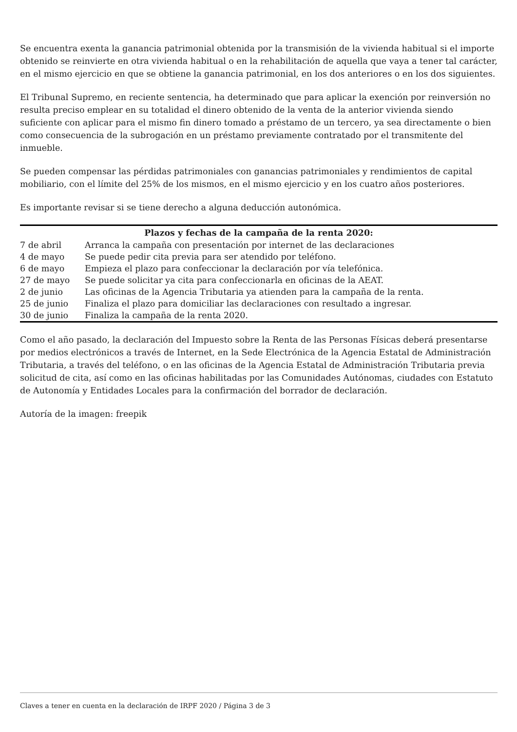Se encuentra exenta la ganancia patrimonial obtenida por la transmisión de la vivienda habitual si el importe obtenido se reinvierte en otra vivienda habitual o en la rehabilitación de aquella que vaya a tener tal carácter, en el mismo ejercicio en que se obtiene la ganancia patrimonial, en los dos anteriores o en los dos siguientes.
El Tribunal Supremo, en reciente sentencia, ha determinado que para aplicar la exención por reinversión no resulta preciso emplear en su totalidad el dinero obtenido de la venta de la anterior vivienda siendo suficiente con aplicar para el mismo fin dinero tomado a préstamo de un tercero, ya sea directamente o bien como consecuencia de la subrogación en un préstamo previamente contratado por el transmitente del inmueble.
Se pueden compensar las pérdidas patrimoniales con ganancias patrimoniales y rendimientos de capital mobiliario, con el límite del 25% de los mismos, en el mismo ejercicio y en los cuatro años posteriores.
Es importante revisar si se tiene derecho a alguna deducción autonómica.
| Plazos y fechas de la campaña de la renta 2020: | |
| --- | --- |
| 7 de abril | Arranca la campaña con presentación por internet de las declaraciones |
| 4 de mayo | Se puede pedir cita previa para ser atendido por teléfono. |
| 6 de mayo | Empieza el plazo para confeccionar la declaración por vía telefónica. |
| 27 de mayo | Se puede solicitar ya cita para confeccionarla en oficinas de la AEAT. |
| 2 de junio | Las oficinas de la Agencia Tributaria ya atienden para la campaña de la renta. |
| 25 de junio | Finaliza el plazo para domiciliar las declaraciones con resultado a ingresar. |
| 30 de junio | Finaliza la campaña de la renta 2020. |
Como el año pasado, la declaración del Impuesto sobre la Renta de las Personas Físicas deberá presentarse por medios electrónicos a través de Internet, en la Sede Electrónica de la Agencia Estatal de Administración Tributaria, a través del teléfono, o en las oficinas de la Agencia Estatal de Administración Tributaria previa solicitud de cita, así como en las oficinas habilitadas por las Comunidades Autónomas, ciudades con Estatuto de Autonomía y Entidades Locales para la confirmación del borrador de declaración.
Autoría de la imagen: freepik
Claves a tener en cuenta en la declaración de IRPF 2020 / Página 3 de 3